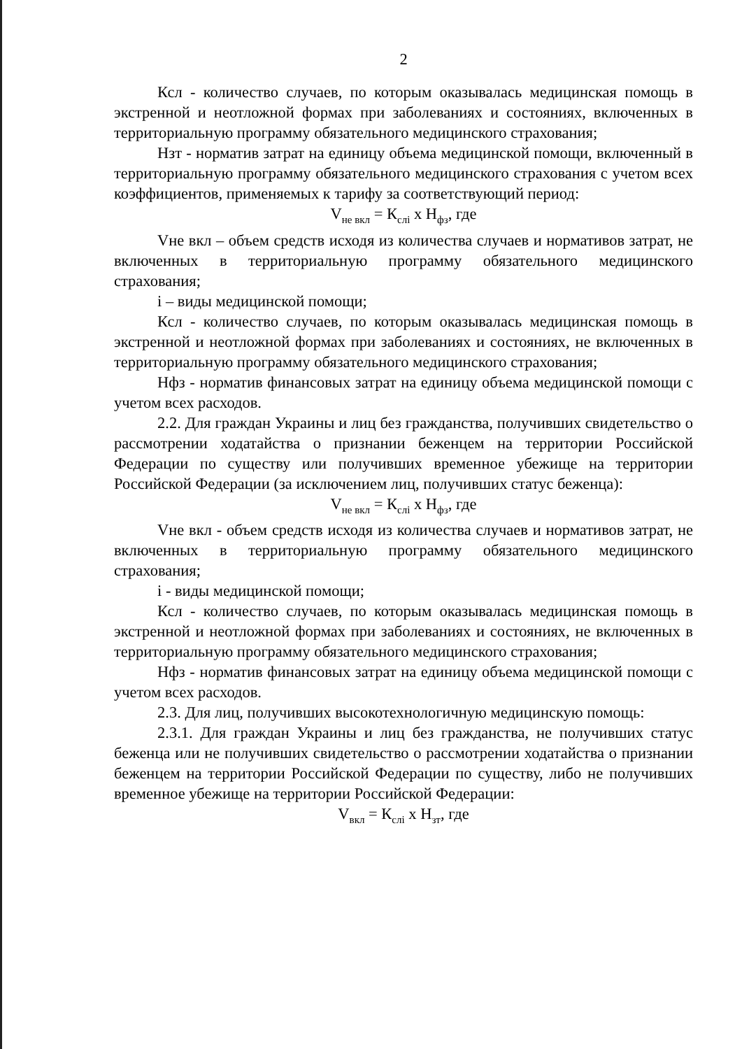2
Ксл - количество случаев, по которым оказывалась медицинская помощь в экстренной и неотложной формах при заболеваниях и состояниях, включенных в территориальную программу обязательного медицинского страхования;
Нзт - норматив затрат на единицу объема медицинской помощи, включенный в территориальную программу обязательного медицинского страхования с учетом всех коэффициентов, применяемых к тарифу за соответствующий период:
V<sub>не вкл</sub> = К<sub>слi</sub> x Н<sub>фз</sub>, где
Vне вкл – объем средств исходя из количества случаев и нормативов затрат, не включенных в территориальную программу обязательного медицинского страхования;
i – виды медицинской помощи;
Ксл - количество случаев, по которым оказывалась медицинская помощь в экстренной и неотложной формах при заболеваниях и состояниях, не включенных в территориальную программу обязательного медицинского страхования;
Нфз - норматив финансовых затрат на единицу объема медицинской помощи с учетом всех расходов.
2.2. Для граждан Украины и лиц без гражданства, получивших свидетельство о рассмотрении ходатайства о признании беженцем на территории Российской Федерации по существу или получивших временное убежище на территории Российской Федерации (за исключением лиц, получивших статус беженца):
V<sub>не вкл</sub> = К<sub>слi</sub> x Н<sub>фз</sub>, где
Vне вкл - объем средств исходя из количества случаев и нормативов затрат, не включенных в территориальную программу обязательного медицинского страхования;
i - виды медицинской помощи;
Ксл - количество случаев, по которым оказывалась медицинская помощь в экстренной и неотложной формах при заболеваниях и состояниях, не включенных в территориальную программу обязательного медицинского страхования;
Нфз - норматив финансовых затрат на единицу объема медицинской помощи с учетом всех расходов.
2.3. Для лиц, получивших высокотехнологичную медицинскую помощь:
2.3.1. Для граждан Украины и лиц без гражданства, не получивших статус беженца или не получивших свидетельство о рассмотрении ходатайства о признании беженцем на территории Российской Федерации по существу, либо не получивших временное убежище на территории Российской Федерации:
V<sub>вкл</sub> = К<sub>слi</sub> x Н<sub>зт</sub>, где